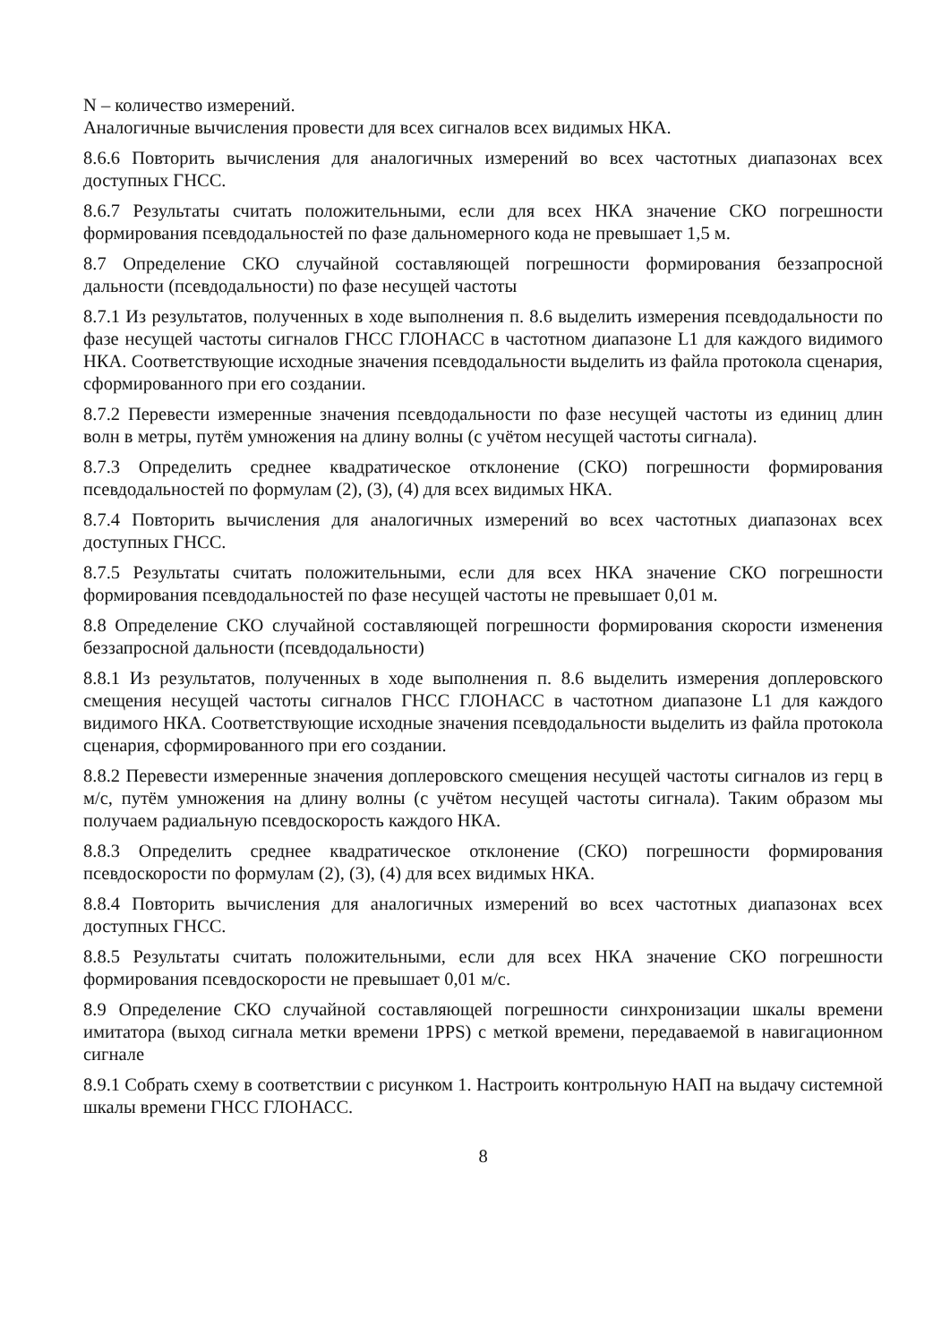N – количество измерений.
Аналогичные вычисления провести для всех сигналов всех видимых НКА.
8.6.6 Повторить вычисления для аналогичных измерений во всех частотных диапазонах всех доступных ГНСС.
8.6.7 Результаты считать положительными, если для всех НКА значение СКО погрешности формирования псевдодальностей по фазе дальномерного кода не превышает 1,5 м.
8.7 Определение СКО случайной составляющей погрешности формирования беззапросной дальности (псевдодальности) по фазе несущей частоты
8.7.1 Из результатов, полученных в ходе выполнения п. 8.6 выделить измерения псевдодальности по фазе несущей частоты сигналов ГНСС ГЛОНАСС в частотном диапазоне L1 для каждого видимого НКА. Соответствующие исходные значения псевдодальности выделить из файла протокола сценария, сформированного при его создании.
8.7.2 Перевести измеренные значения псевдодальности по фазе несущей частоты из единиц длин волн в метры, путём умножения на длину волны (с учётом несущей частоты сигнала).
8.7.3 Определить среднее квадратическое отклонение (СКО) погрешности формирования псевдодальностей по формулам (2), (3), (4) для всех видимых НКА.
8.7.4 Повторить вычисления для аналогичных измерений во всех частотных диапазонах всех доступных ГНСС.
8.7.5 Результаты считать положительными, если для всех НКА значение СКО погрешности формирования псевдодальностей по фазе несущей частоты не превышает 0,01 м.
8.8 Определение СКО случайной составляющей погрешности формирования скорости изменения беззапросной дальности (псевдодальности)
8.8.1 Из результатов, полученных в ходе выполнения п. 8.6 выделить измерения доплеровского смещения несущей частоты сигналов ГНСС ГЛОНАСС в частотном диапазоне L1 для каждого видимого НКА. Соответствующие исходные значения псевдодальности выделить из файла протокола сценария, сформированного при его создании.
8.8.2 Перевести измеренные значения доплеровского смещения несущей частоты сигналов из герц в м/с, путём умножения на длину волны (с учётом несущей частоты сигнала). Таким образом мы получаем радиальную псевдоскорость каждого НКА.
8.8.3 Определить среднее квадратическое отклонение (СКО) погрешности формирования псевдоскорости по формулам (2), (3), (4) для всех видимых НКА.
8.8.4 Повторить вычисления для аналогичных измерений во всех частотных диапазонах всех доступных ГНСС.
8.8.5 Результаты считать положительными, если для всех НКА значение СКО погрешности формирования псевдоскорости не превышает 0,01 м/с.
8.9 Определение СКО случайной составляющей погрешности синхронизации шкалы времени имитатора (выход сигнала метки времени 1PPS) с меткой времени, передаваемой в навигационном сигнале
8.9.1 Собрать схему в соответствии с рисунком 1. Настроить контрольную НАП на выдачу системной шкалы времени ГНСС ГЛОНАСС.
8